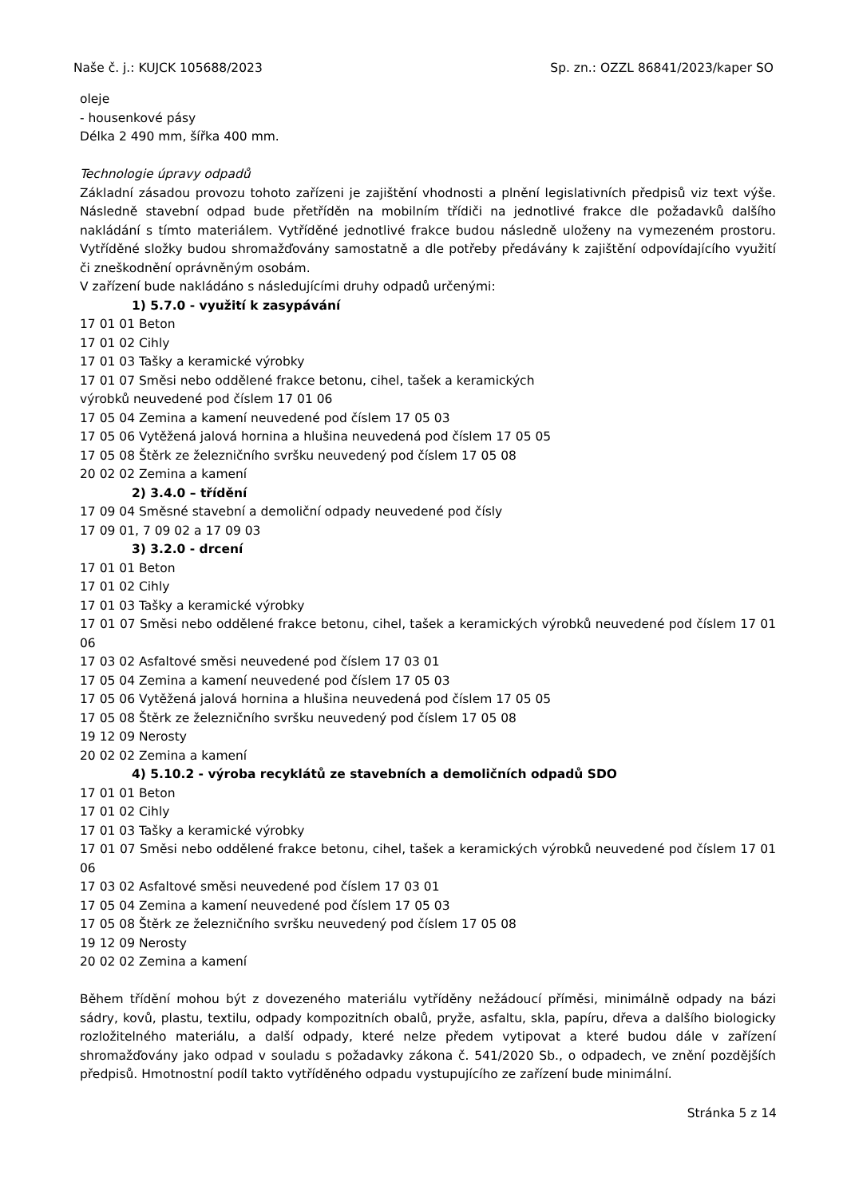Naše č. j.: KUJCK 105688/2023 Sp. zn.: OZZL 86841/2023/kaper SO
oleje
- housenkové pásy
Délka 2 490 mm, šířka 400 mm.
Technologie úpravy odpadů
Základní zásadou provozu tohoto zařízeni je zajištění vhodnosti a plnění legislativních předpisů viz text výše. Následně stavební odpad bude přetříděn na mobilním třídiči na jednotlivé frakce dle požadavků dalšího nakládání s tímto materiálem. Vytříděné jednotlivé frakce budou následně uloženy na vymezeném prostoru. Vytříděné složky budou shromažďovány samostatně a dle potřeby předávány k zajištění odpovídajícího využití či zneškodnění oprávněným osobám.
V zařízení bude nakládáno s následujícími druhy odpadů určenými:
1) 5.7.0 - využití k zasypávání
17 01 01 Beton
17 01 02 Cihly
17 01 03 Tašky a keramické výrobky
17 01 07 Směsi nebo oddělené frakce betonu, cihel, tašek a keramických
výrobků neuvedené pod číslem 17 01 06
17 05 04 Zemina a kamení neuvedené pod číslem 17 05 03
17 05 06 Vytěžená jalová hornina a hlušina neuvedená pod číslem 17 05 05
17 05 08 Štěrk ze železničního svršku neuvedený pod číslem 17 05 08
20 02 02 Zemina a kamení
2) 3.4.0 – třídění
17 09 04 Směsné stavební a demoliční odpady neuvedené pod čísly
17 09 01, 7 09 02 a 17 09 03
3) 3.2.0 - drcení
17 01 01 Beton
17 01 02 Cihly
17 01 03 Tašky a keramické výrobky
17 01 07 Směsi nebo oddělené frakce betonu, cihel, tašek a keramických výrobků neuvedené pod číslem 17 01 06
17 03 02 Asfaltové směsi neuvedené pod číslem 17 03 01
17 05 04 Zemina a kamení neuvedené pod číslem 17 05 03
17 05 06 Vytěžená jalová hornina a hlušina neuvedená pod číslem 17 05 05
17 05 08 Štěrk ze železničního svršku neuvedený pod číslem 17 05 08
19 12 09 Nerosty
20 02 02 Zemina a kamení
4) 5.10.2 - výroba recyklátů ze stavebních a demoličních odpadů SDO
17 01 01 Beton
17 01 02 Cihly
17 01 03 Tašky a keramické výrobky
17 01 07 Směsi nebo oddělené frakce betonu, cihel, tašek a keramických výrobků neuvedené pod číslem 17 01 06
17 03 02 Asfaltové směsi neuvedené pod číslem 17 03 01
17 05 04 Zemina a kamení neuvedené pod číslem 17 05 03
17 05 08 Štěrk ze železničního svršku neuvedený pod číslem 17 05 08
19 12 09 Nerosty
20 02 02 Zemina a kamení
Během třídění mohou být z dovezeného materiálu vytříděny nežádoucí příměsi, minimálně odpady na bázi sádry, kovů, plastu, textilu, odpady kompozitních obalů, pryže, asfaltu, skla, papíru, dřeva a dalšího biologicky rozložitelného materiálu, a další odpady, které nelze předem vytipovat a které budou dále v zařízení shromažďovány jako odpad v souladu s požadavky zákona č. 541/2020 Sb., o odpadech, ve znění pozdějších předpisů. Hmotnostní podíl takto vytříděného odpadu vystupujícího ze zařízení bude minimální.
Stránka 5 z 14